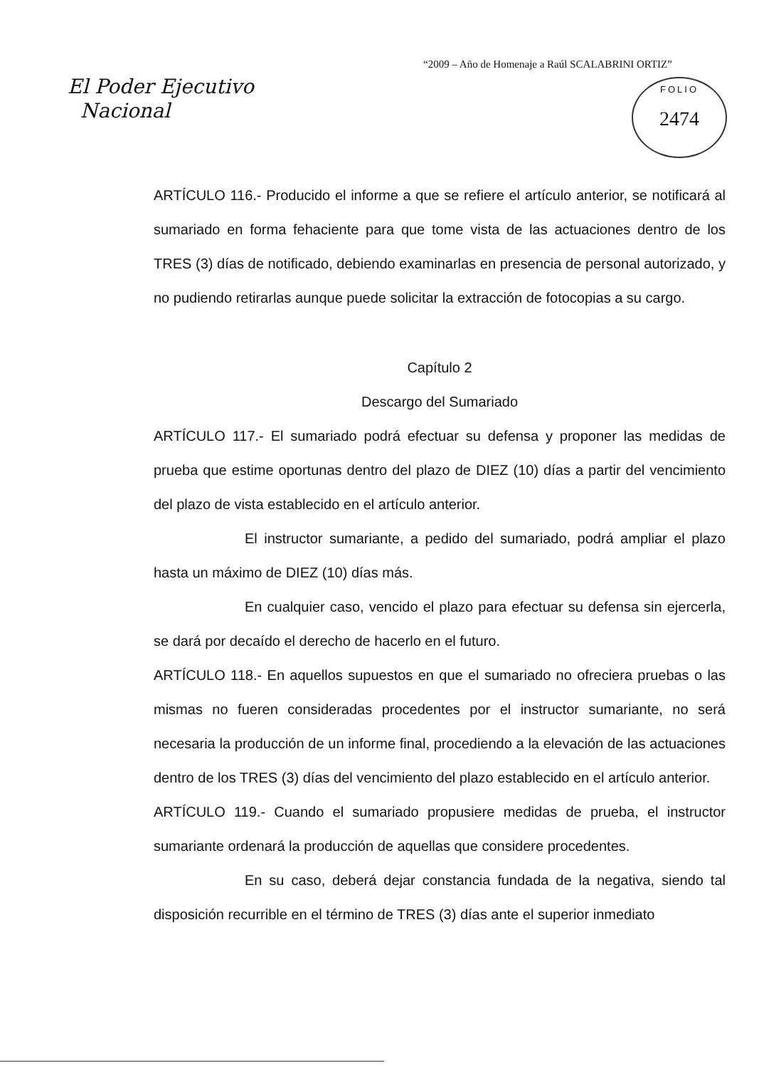“2009 – Año de Homenaje a Raúl SCALABRINI ORTIZ”
El Poder Ejecutivo
Nacional
FOLIO
2474
ARTÍCULO 116.- Producido el informe a que se refiere el artículo anterior, se notificará al sumariado en forma fehaciente para que tome vista de las actuaciones dentro de los TRES (3) días de notificado, debiendo examinarlas en presencia de personal autorizado, y no pudiendo retirarlas aunque puede solicitar la extracción de fotocopias a su cargo.
Capítulo 2
Descargo del Sumariado
ARTÍCULO 117.- El sumariado podrá efectuar su defensa y proponer las medidas de prueba que estime oportunas dentro del plazo de DIEZ (10) días a partir del vencimiento del plazo de vista establecido en el artículo anterior.
El instructor sumariante, a pedido del sumariado, podrá ampliar el plazo hasta un máximo de DIEZ (10) días más.
En cualquier caso, vencido el plazo para efectuar su defensa sin ejercerla, se dará por decaído el derecho de hacerlo en el futuro.
ARTÍCULO 118.- En aquellos supuestos en que el sumariado no ofreciera pruebas o las mismas no fueren consideradas procedentes por el instructor sumariante, no será necesaria la producción de un informe final, procediendo a la elevación de las actuaciones dentro de los TRES (3) días del vencimiento del plazo establecido en el artículo anterior.
ARTÍCULO 119.- Cuando el sumariado propusiere medidas de prueba, el instructor sumariante ordenará la producción de aquellas que considere procedentes.
En su caso, deberá dejar constancia fundada de la negativa, siendo tal disposición recurrible en el término de TRES (3) días ante el superior inmediato